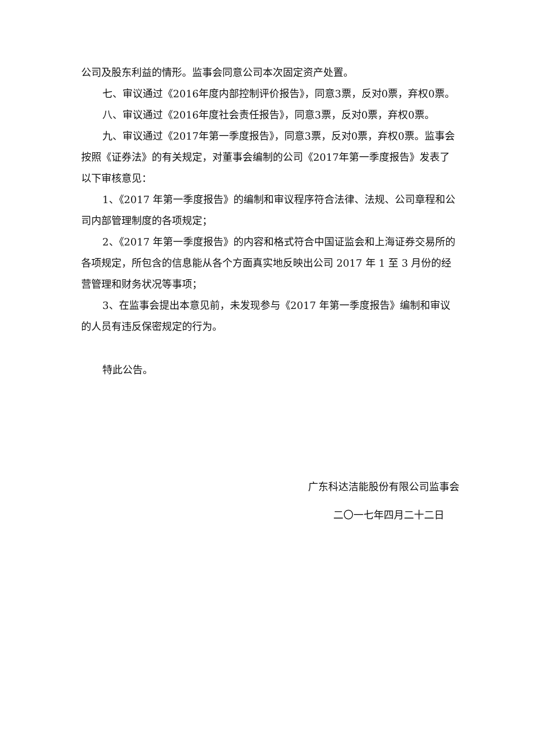公司及股东利益的情形。监事会同意公司本次固定资产处置。
七、审议通过《2016年度内部控制评价报告》，同意3票，反对0票，弃权0票。
八、审议通过《2016年度社会责任报告》，同意3票，反对0票，弃权0票。
九、审议通过《2017年第一季度报告》，同意3票，反对0票，弃权0票。监事会按照《证券法》的有关规定，对董事会编制的公司《2017年第一季度报告》发表了以下审核意见：
1、《2017 年第一季度报告》的编制和审议程序符合法律、法规、公司章程和公司内部管理制度的各项规定；
2、《2017 年第一季度报告》的内容和格式符合中国证监会和上海证券交易所的各项规定，所包含的信息能从各个方面真实地反映出公司 2017 年 1 至 3 月份的经营管理和财务状况等事项；
3、在监事会提出本意见前，未发现参与《2017 年第一季度报告》编制和审议的人员有违反保密规定的行为。
特此公告。
广东科达洁能股份有限公司监事会
二〇一七年四月二十二日